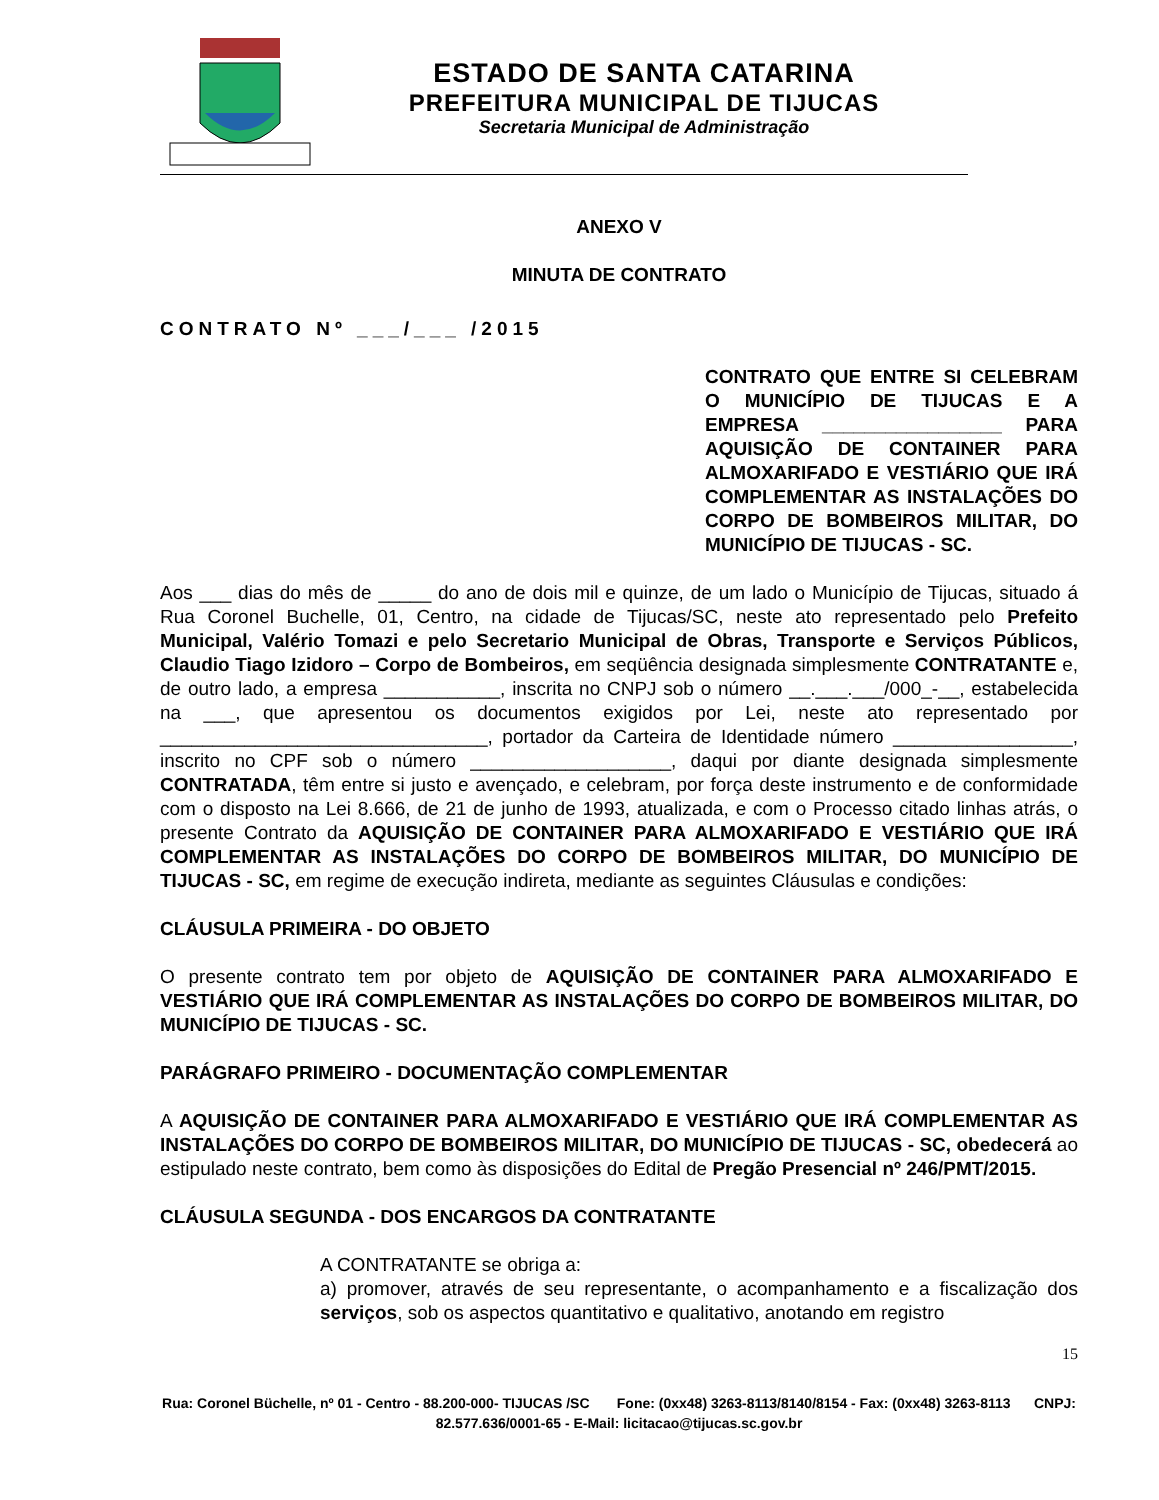ESTADO DE SANTA CATARINA
PREFEITURA MUNICIPAL DE TIJUCAS
Secretaria Municipal de Administração
ANEXO V
MINUTA DE CONTRATO
CONTRATO Nº ___/___ /2015
CONTRATO QUE ENTRE SI CELEBRAM O MUNICÍPIO DE TIJUCAS E A EMPRESA _________________ PARA AQUISIÇÃO DE CONTAINER PARA ALMOXARIFADO E VESTIÁRIO QUE IRÁ COMPLEMENTAR AS INSTALAÇÕES DO CORPO DE BOMBEIROS MILITAR, DO MUNICÍPIO DE TIJUCAS - SC.
Aos ___ dias do mês de _____ do ano de dois mil e quinze, de um lado o Município de Tijucas, situado á Rua Coronel Buchelle, 01, Centro, na cidade de Tijucas/SC, neste ato representado pelo Prefeito Municipal, Valério Tomazi e pelo Secretario Municipal de Obras, Transporte e Serviços Públicos, Claudio Tiago Izidoro – Corpo de Bombeiros, em seqüência designada simplesmente CONTRATANTE e, de outro lado, a empresa ___________, inscrita no CNPJ sob o número __.___.___/000_-__, estabelecida na ___, que apresentou os documentos exigidos por Lei, neste ato representado por _______________________________, portador da Carteira de Identidade número _________________, inscrito no CPF sob o número ___________________, daqui por diante designada simplesmente CONTRATADA, têm entre si justo e avençado, e celebram, por força deste instrumento e de conformidade com o disposto na Lei 8.666, de 21 de junho de 1993, atualizada, e com o Processo citado linhas atrás, o presente Contrato da AQUISIÇÃO DE CONTAINER PARA ALMOXARIFADO E VESTIÁRIO QUE IRÁ COMPLEMENTAR AS INSTALAÇÕES DO CORPO DE BOMBEIROS MILITAR, DO MUNICÍPIO DE TIJUCAS - SC, em regime de execução indireta, mediante as seguintes Cláusulas e condições:
CLÁUSULA PRIMEIRA - DO OBJETO
O presente contrato tem por objeto de AQUISIÇÃO DE CONTAINER PARA ALMOXARIFADO E VESTIÁRIO QUE IRÁ COMPLEMENTAR AS INSTALAÇÕES DO CORPO DE BOMBEIROS MILITAR, DO MUNICÍPIO DE TIJUCAS - SC.
PARÁGRAFO PRIMEIRO - DOCUMENTAÇÃO COMPLEMENTAR
A AQUISIÇÃO DE CONTAINER PARA ALMOXARIFADO E VESTIÁRIO QUE IRÁ COMPLEMENTAR AS INSTALAÇÕES DO CORPO DE BOMBEIROS MILITAR, DO MUNICÍPIO DE TIJUCAS - SC, obedecerá ao estipulado neste contrato, bem como às disposições do Edital de Pregão Presencial nº 246/PMT/2015.
CLÁUSULA SEGUNDA - DOS ENCARGOS DA CONTRATANTE
A CONTRATANTE se obriga a:
a) promover, através de seu representante, o acompanhamento e a fiscalização dos serviços, sob os aspectos quantitativo e qualitativo, anotando em registro
15
Rua: Coronel Büchelle, nº 01 - Centro - 88.200-000- TIJUCAS /SC Fone: (0xx48) 3263-8113/8140/8154 - Fax: (0xx48) 3263-8113 CNPJ: 82.577.636/0001-65 - E-Mail: licitacao@tijucas.sc.gov.br